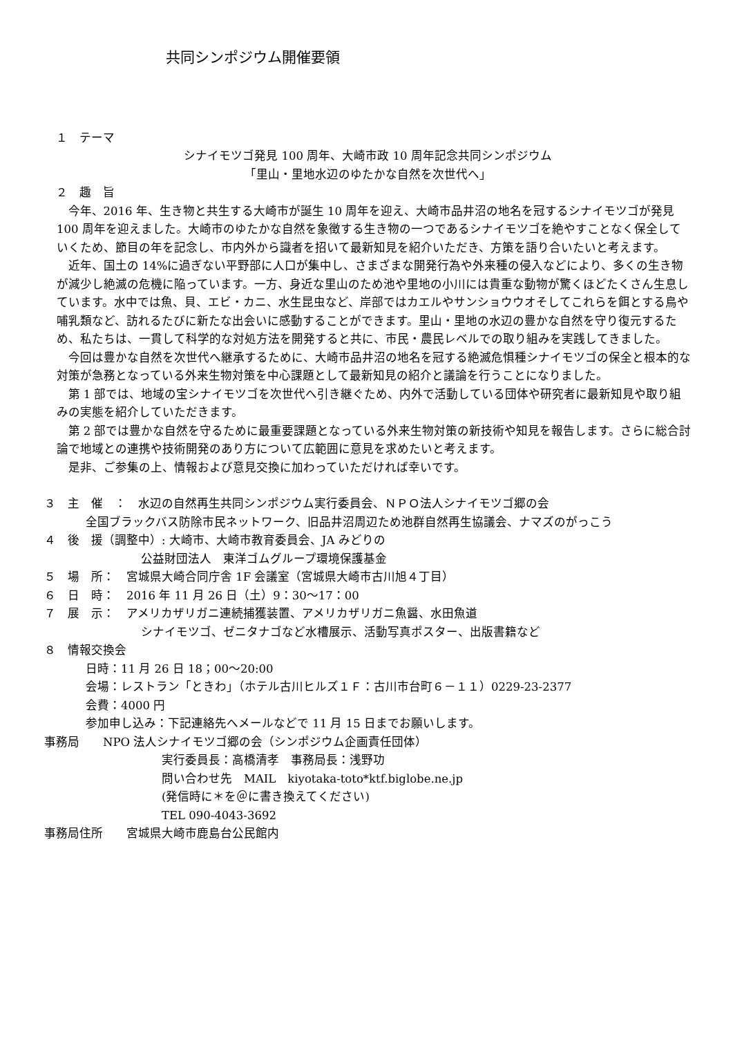共同シンポジウム開催要領
　１　テーマ
シナイモツゴ発見 100 周年、大崎市政 10 周年記念共同シンポジウム
「里山・里地水辺のゆたかな自然を次世代へ」
　２　趣　旨
今年、2016 年、生き物と共生する大崎市が誕生 10 周年を迎え、大崎市品井沼の地名を冠するシナイモツゴが発見 100 周年を迎えました。大崎市のゆたかな自然を象徴する生き物の一つであるシナイモツゴを絶やすことなく保全していくため、節目の年を記念し、市内外から識者を招いて最新知見を紹介いただき、方策を語り合いたいと考えます。
近年、国土の 14%に過ぎない平野部に人口が集中し、さまざまな開発行為や外来種の侵入などにより、多くの生き物が減少し絶滅の危機に陥っています。一方、身近な里山のため池や里地の小川には貴重な動物が驚くほどたくさん生息しています。水中では魚、貝、エビ・カニ、水生昆虫など、岸部ではカエルやサンショウウオそしてこれらを餌とする鳥や哺乳類など、訪れるたびに新たな出会いに感動することができます。里山・里地の水辺の豊かな自然を守り復元するため、私たちは、一貫して科学的な対処方法を開発すると共に、市民・農民レベルでの取り組みを実践してきました。
今回は豊かな自然を次世代へ継承するために、大崎市品井沼の地名を冠する絶滅危惧種シナイモツゴの保全と根本的な対策が急務となっている外来生物対策を中心課題として最新知見の紹介と議論を行うことになりました。
第 1 部では、地域の宝シナイモツゴを次世代へ引き継ぐため、内外で活動している団体や研究者に最新知見や取り組みの実態を紹介していただきます。
第 2 部では豊かな自然を守るために最重要課題となっている外来生物対策の新技術や知見を報告します。さらに総合討論で地域との連携や技術開発のあり方について広範囲に意見を求めたいと考えます。
是非、ご参集の上、情報および意見交換に加わっていただければ幸いです。
３　主　催　：　水辺の自然再生共同シンポジウム実行委員会、ＮＰＯ法人シナイモツゴ郷の会
全国ブラックバス防除市民ネットワーク、旧品井沼周辺ため池群自然再生協議会、ナマズのがっこう
４　後　援（調整中）: 大崎市、大崎市教育委員会、JA みどりの
公益財団法人　東洋ゴムグループ環境保護基金
５　場　所：　宮城県大崎合同庁舎 1F 会議室（宮城県大崎市古川旭４丁目）
６　日　時：　2016 年 11 月 26 日（土）9：30～17：00
７　展　示：　アメリカザリガニ連続捕獲装置、アメリカザリガニ魚醤、水田魚道
シナイモツゴ、ゼニタナゴなど水槽展示、活動写真ポスター、出版書籍など
８　情報交換会
日時：11 月 26 日 18；00～20:00
会場：レストラン「ときわ」（ホテル古川ヒルズ１Ｆ：古川市台町６－１１）0229-23-2377
会費：4000 円
参加申し込み：下記連絡先へメールなどで 11 月 15 日までお願いします。
事務局　　NPO 法人シナイモツゴ郷の会（シンポジウム企画責任団体）
実行委員長：高橋清孝　事務局長：浅野功
問い合わせ先　MAIL　kiyotaka-toto*ktf.biglobe.ne.jp
(発信時に＊を＠に書き換えてください)
TEL 090-4043-3692
事務局住所　　宮城県大崎市鹿島台公民館内